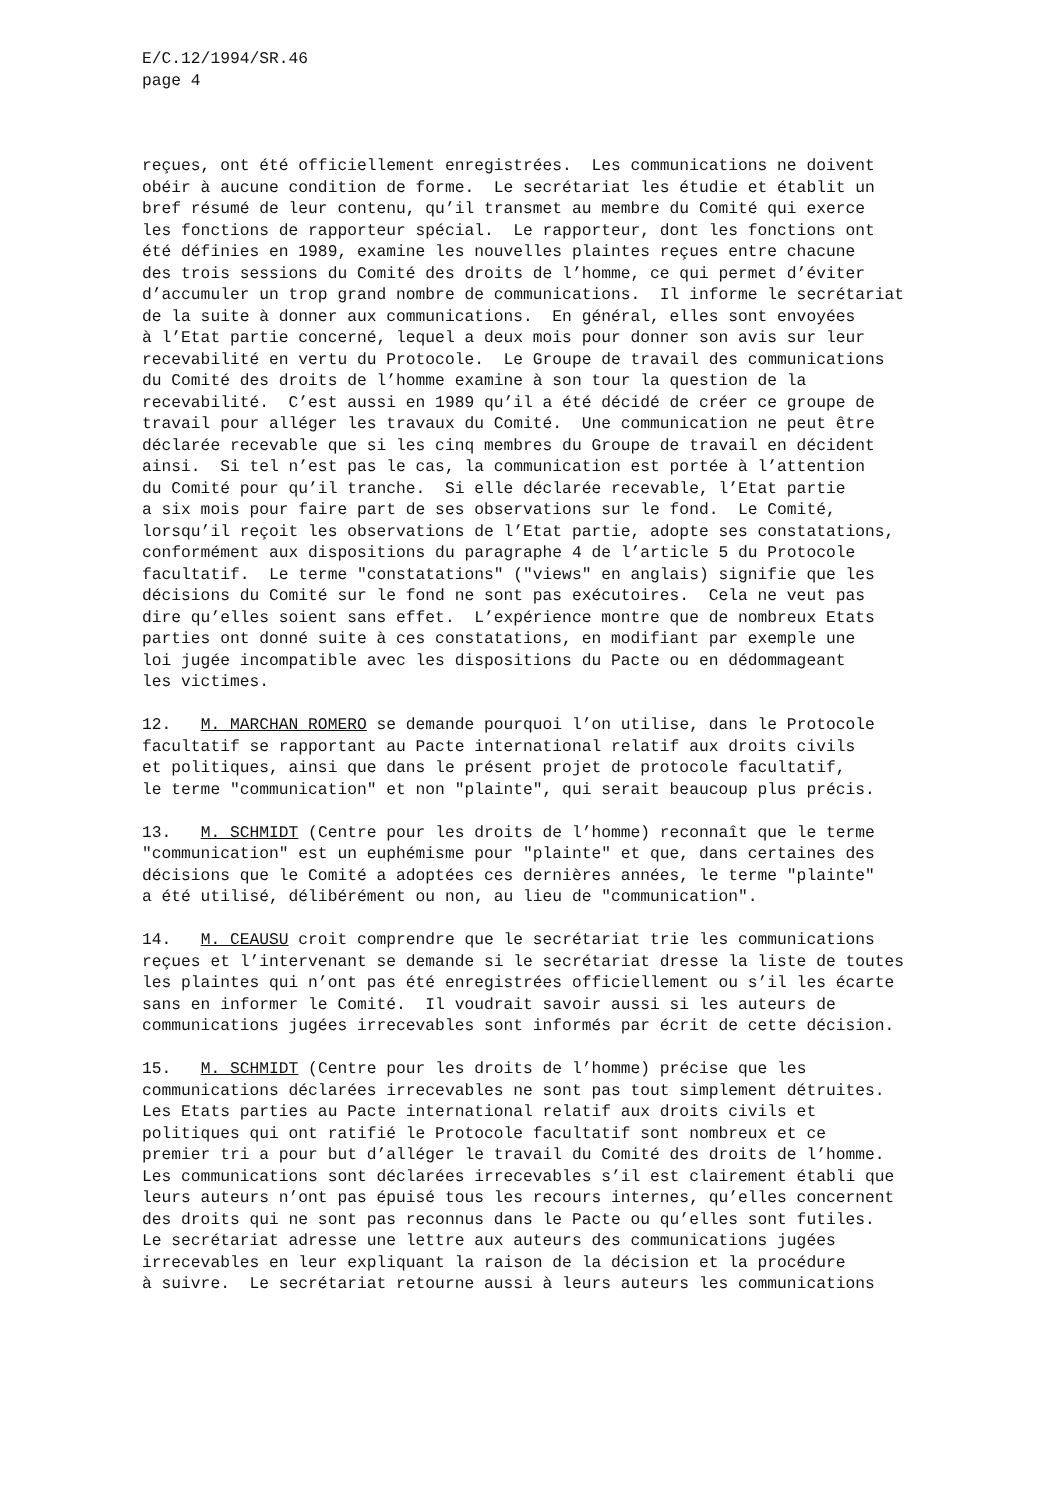E/C.12/1994/SR.46
page 4
reçues, ont été officiellement enregistrées. Les communications ne doivent obéir à aucune condition de forme. Le secrétariat les étudie et établit un bref résumé de leur contenu, qu’il transmet au membre du Comité qui exerce les fonctions de rapporteur spécial. Le rapporteur, dont les fonctions ont été définies en 1989, examine les nouvelles plaintes reçues entre chacune des trois sessions du Comité des droits de l’homme, ce qui permet d’éviter d’accumuler un trop grand nombre de communications. Il informe le secrétariat de la suite à donner aux communications. En général, elles sont envoyées à l’Etat partie concerné, lequel a deux mois pour donner son avis sur leur recevabilité en vertu du Protocole. Le Groupe de travail des communications du Comité des droits de l’homme examine à son tour la question de la recevabilité. C’est aussi en 1989 qu’il a été décidé de créer ce groupe de travail pour alléger les travaux du Comité. Une communication ne peut être déclarée recevable que si les cinq membres du Groupe de travail en décident ainsi. Si tel n’est pas le cas, la communication est portée à l’attention du Comité pour qu’il tranche. Si elle déclarée recevable, l’Etat partie a six mois pour faire part de ses observations sur le fond. Le Comité, lorsqu’il reçoit les observations de l’Etat partie, adopte ses constatations, conformément aux dispositions du paragraphe 4 de l’article 5 du Protocole facultatif. Le terme "constatations" ("views" en anglais) signifie que les décisions du Comité sur le fond ne sont pas exécutoires. Cela ne veut pas dire qu’elles soient sans effet. L’expérience montre que de nombreux Etats parties ont donné suite à ces constatations, en modifiant par exemple une loi jugée incompatible avec les dispositions du Pacte ou en dédommageant les victimes.
12. M. MARCHAN ROMERO se demande pourquoi l’on utilise, dans le Protocole facultatif se rapportant au Pacte international relatif aux droits civils et politiques, ainsi que dans le présent projet de protocole facultatif, le terme "communication" et non "plainte", qui serait beaucoup plus précis.
13. M. SCHMIDT (Centre pour les droits de l’homme) reconnaît que le terme "communication" est un euphémisme pour "plainte" et que, dans certaines des décisions que le Comité a adoptées ces dernières années, le terme "plainte" a été utilisé, délibérément ou non, au lieu de "communication".
14. M. CEAUSU croit comprendre que le secrétariat trie les communications reçues et l’intervenant se demande si le secrétariat dresse la liste de toutes les plaintes qui n’ont pas été enregistrées officiellement ou s’il les écarte sans en informer le Comité. Il voudrait savoir aussi si les auteurs de communications jugées irrecevables sont informés par écrit de cette décision.
15. M. SCHMIDT (Centre pour les droits de l’homme) précise que les communications déclarées irrecevables ne sont pas tout simplement détruites. Les Etats parties au Pacte international relatif aux droits civils et politiques qui ont ratifié le Protocole facultatif sont nombreux et ce premier tri a pour but d’alléger le travail du Comité des droits de l’homme. Les communications sont déclarées irrecevables s’il est clairement établi que leurs auteurs n’ont pas épuisé tous les recours internes, qu’elles concernent des droits qui ne sont pas reconnus dans le Pacte ou qu’elles sont futiles. Le secrétariat adresse une lettre aux auteurs des communications jugées irrecevables en leur expliquant la raison de la décision et la procédure à suivre. Le secrétariat retourne aussi à leurs auteurs les communications